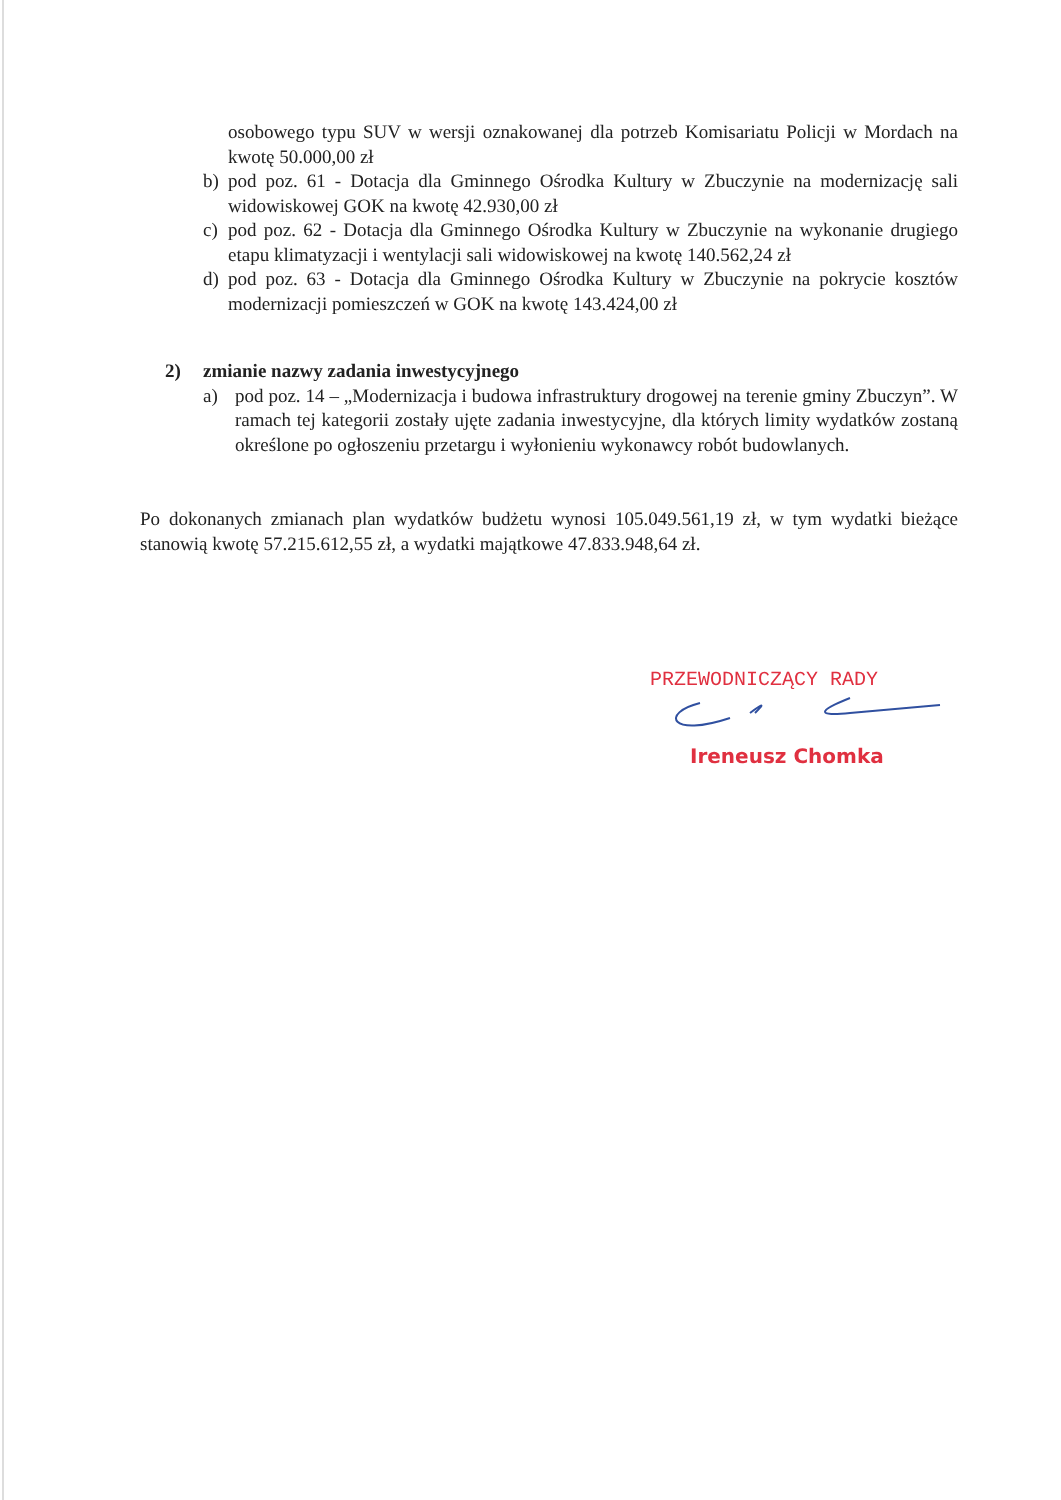osobowego typu SUV w wersji oznakowanej dla potrzeb Komisariatu Policji w Mordach na kwotę 50.000,00 zł
b) pod poz. 61 - Dotacja dla Gminnego Ośrodka Kultury w Zbuczynie na modernizację sali widowiskowej GOK na kwotę 42.930,00 zł
c) pod poz. 62 - Dotacja dla Gminnego Ośrodka Kultury w Zbuczynie na wykonanie drugiego etapu klimatyzacji i wentylacji sali widowiskowej na kwotę 140.562,24 zł
d) pod poz. 63 - Dotacja dla Gminnego Ośrodka Kultury w Zbuczynie na pokrycie kosztów modernizacji pomieszczeń w GOK na kwotę 143.424,00 zł
2) zmianie nazwy zadania inwestycyjnego
a) pod poz. 14 – „Modernizacja i budowa infrastruktury drogowej na terenie gminy Zbuczyn”. W ramach tej kategorii zostały ujęte zadania inwestycyjne, dla których limity wydatków zostaną określone po ogłoszeniu przetargu i wyłonieniu wykonawcy robót budowlanych.
Po dokonanych zmianach plan wydatków budżetu wynosi 105.049.561,19 zł, w tym wydatki bieżące stanowią kwotę 57.215.612,55 zł, a wydatki majątkowe 47.833.948,64 zł.
PRZEWODNICZĄCY RADY
Ireneusz Chomka